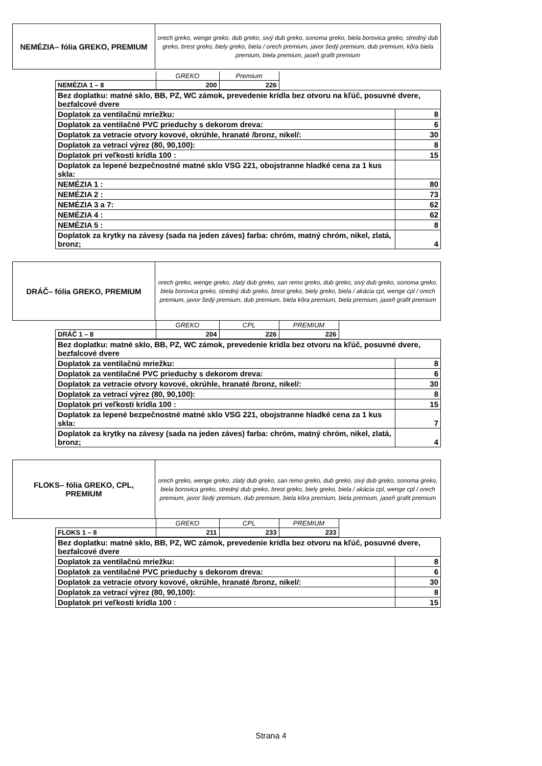| NEMÉZIA– fólia GREKO, PREMIUM | orech greko, wenge greko, dub greko, sivý dub greko, sonoma greko, biela borovica greko, stredný dub greko, brest greko, biely greko, biela / orech premium, javor šedý premium, dub premium, kôra biela premium, biela premium, jaseň grafit premium |
| | GREKO | Premium | |
| NEMÉZIA 1 – 8 | 200 | 226 | |
| Bez doplatku: matné sklo, BB, PZ, WC zámok, prevedenie krídla bez otvoru na kľúč, posuvné dvere, bezfalcové dvere | |
| Doplatok za ventilačnú mriežku: | 8 |
| Doplatok za ventilačné PVC prieduchy s dekorom dreva: | 6 |
| Doplatok za vetracie otvory kovové, okrúhle, hranaté /bronz, nikel/: | 30 |
| Doplatok za vetrací výrez (80, 90,100): | 8 |
| Doplatok pri veľkosti krídla 100 : | 15 |
| Doplatok za lepené bezpečnostné matné sklo VSG 221, obojstranne hladké cena za 1 kus skla: | |
| NEMÉZIA 1 : | 80 |
| NEMÉZIA 2 : | 73 |
| NEMÉZIA 3 a 7: | 62 |
| NEMÉZIA 4 : | 62 |
| NEMÉZIA 5 : | 8 |
| Doplatok za krytky na závesy (sada na jeden záves) farba: chróm, matný chróm, nikel, zlatá, bronz; | 4 |
| DRÁČ– fólia GREKO, PREMIUM | orech greko, wenge greko, zlatý dub greko, san remo greko, dub greko, sivý dub greko, sonoma greko, biela borovica greko, stredný dub greko, brest greko, biely greko, biela / akácia cpl, wenge cpl / orech premium, javor šedý premium, dub premium, biela kôra premium, biela premium, jaseň grafit premium |
| | GREKO | CPL | PREMIUM | |
| DRÁČ 1 – 8 | 204 | 226 | 226 | |
| Bez doplatku: matné sklo, BB, PZ, WC zámok, prevedenie krídla bez otvoru na kľúč, posuvné dvere, bezfalcové dvere | |
| Doplatok za ventilačnú mriežku: | 8 |
| Doplatok za ventilačné PVC prieduchy s dekorom dreva: | 6 |
| Doplatok za vetracie otvory kovové, okrúhle, hranaté /bronz, nikel/: | 30 |
| Doplatok za vetrací výrez (80, 90,100): | 8 |
| Doplatok pri veľkosti krídla 100 : | 15 |
| Doplatok za lepené bezpečnostné matné sklo VSG 221, obojstranne hladké cena za 1 kus skla: | 7 |
| Doplatok za krytky na závesy (sada na jeden záves) farba: chróm, matný chróm, nikel, zlatá, bronz; | 4 |
| FLOKS– fólia GREKO, CPL, PREMIUM | orech greko, wenge greko, zlatý dub greko, san remo greko, dub greko, sivý dub greko, sonoma greko, biela borovica greko, stredný dub greko, brest greko, biely greko, biela / akácia cpl, wenge cpl / orech premium, javor šedý premium, dub premium, biela kôra premium, biela premium, jaseň grafit premium |
| | GREKO | CPL | PREMIUM | |
| FLOKS 1 – 8 | 211 | 233 | 233 | |
| Bez doplatku: matné sklo, BB, PZ, WC zámok, prevedenie krídla bez otvoru na kľúč, posuvné dvere, bezfalcové dvere | |
| Doplatok za ventilačnú mriežku: | 8 |
| Doplatok za ventilačné PVC prieduchy s dekorom dreva: | 6 |
| Doplatok za vetracie otvory kovové, okrúhle, hranaté /bronz, nikel/: | 30 |
| Doplatok za vetrací výrez (80, 90,100): | 8 |
| Doplatok pri veľkosti krídla 100 : | 15 |
Strana 4